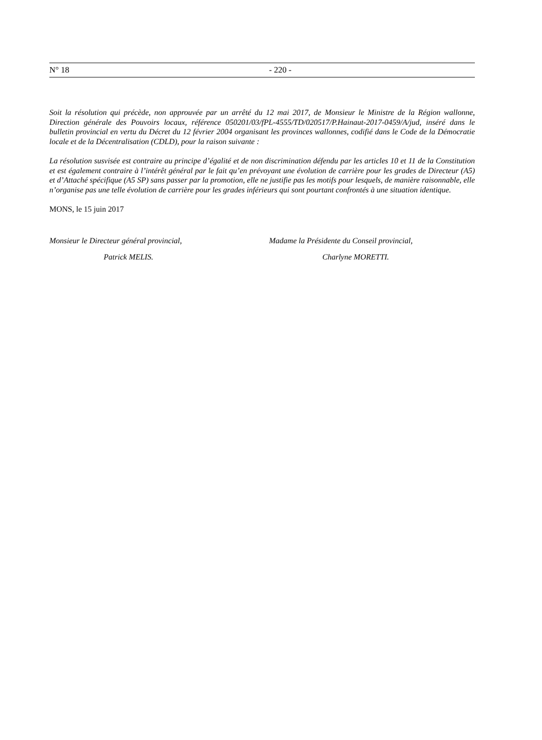N° 18 - 220 -
Soit la résolution qui précède, non approuvée par un arrêté du 12 mai 2017, de Monsieur le Ministre de la Région wallonne, Direction générale des Pouvoirs locaux, référence 050201/03/fPL-4555/TD/020517/P.Hainaut-2017-0459/A/jud, inséré dans le bulletin provincial en vertu du Décret du 12 février 2004 organisant les provinces wallonnes, codifié dans le Code de la Démocratie locale et de la Décentralisation (CDLD), pour la raison suivante :
La résolution susvisée est contraire au principe d’égalité et de non discrimination défendu par les articles 10 et 11 de la Constitution et est également contraire à l’intérêt général par le fait qu’en prévoyant une évolution de carrière pour les grades de Directeur (A5) et d’Attaché spécifique (A5 SP) sans passer par la promotion, elle ne justifie pas les motifs pour lesquels, de manière raisonnable, elle n’organise pas une telle évolution de carrière pour les grades inférieurs qui sont pourtant confrontés à une situation identique.
MONS, le 15 juin 2017
Monsieur le Directeur général provincial,
Patrick MELIS.
Madame la Présidente du Conseil provincial,
Charlyne MORETTI.